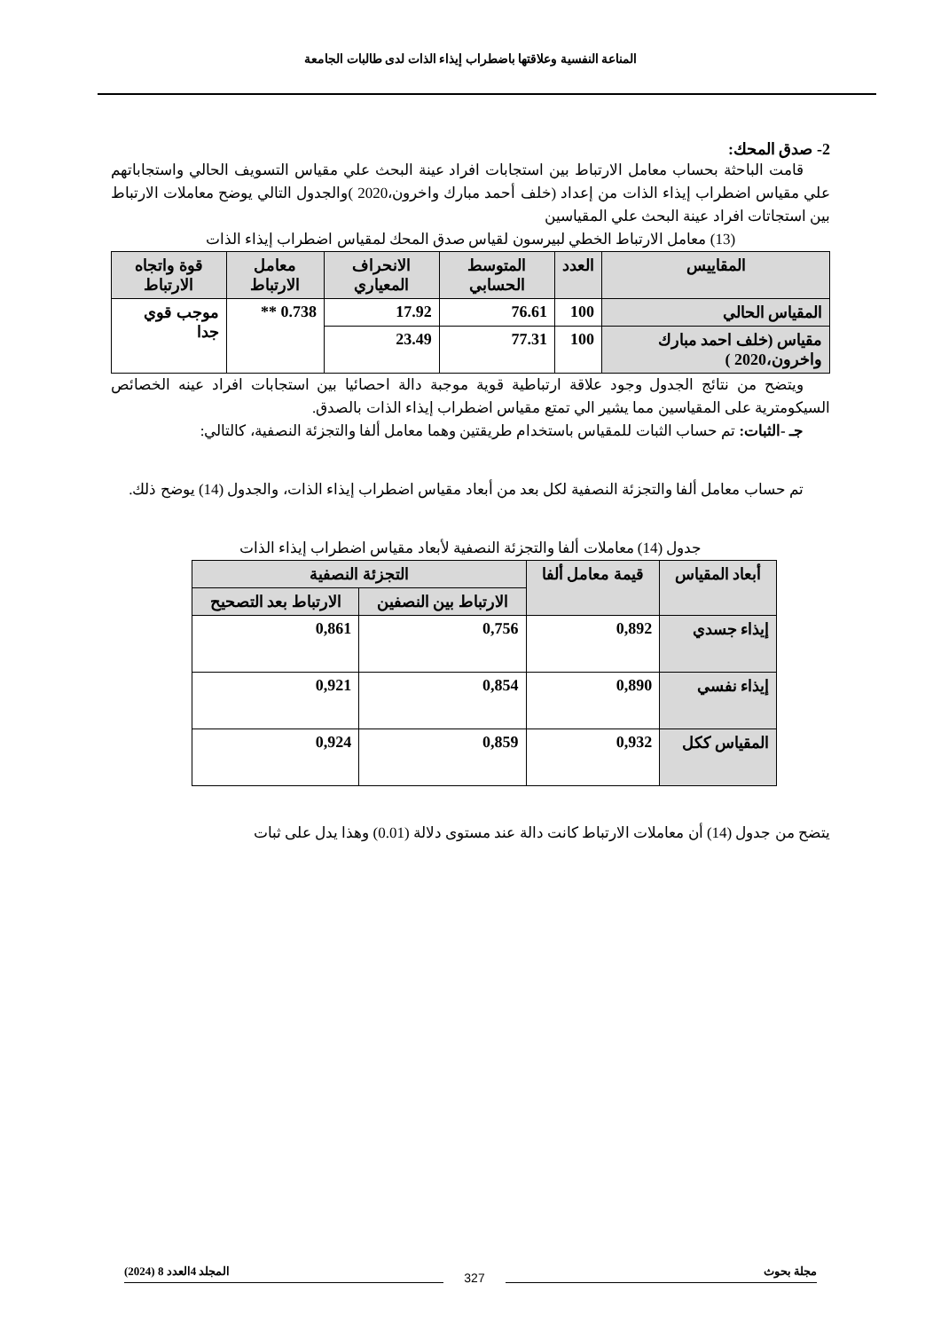المناعة النفسية وعلاقتها باضطراب إيذاء الذات لدى طالبات الجامعة
2- صدق المحك:
قامت الباحثة بحساب معامل الارتباط بين استجابات افراد عينة البحث علي مقياس التسويف الحالي واستجاباتهم علي مقياس اضطراب إيذاء الذات من إعداد (خلف أحمد مبارك واخرون،2020 )والجدول التالي يوضح معاملات الارتباط بين استجاتات افراد عينة البحث علي المقياسين
(13) معامل الارتباط الخطي لبيرسون لقياس صدق المحك لمقياس اضطراب إيذاء الذات
| المقاييس | العدد | المتوسط الحسابي | الانحراف المعياري | معامل الارتباط | قوة واتجاه الارتباط |
| --- | --- | --- | --- | --- | --- |
| المقياس الحالي | 100 | 76.61 | 17.92 | 0.738 ** | موجب قوي جدا |
| مقياس (خلف احمد مبارك واخرون،2020 ) | 100 | 77.31 | 23.49 | | |
ويتضح من نتائج الجدول وجود علاقة ارتباطية قوية موجبة دالة احصائيا بين استجابات افراد عينه الخصائص السيكومترية على المقياسين مما يشير الي تمتع مقياس اضطراب إيذاء الذات بالصدق.
جـ -الثبات: تم حساب الثبات للمقياس باستخدام طريقتين وهما معامل ألفا والتجزئة النصفية، كالتالي:
تم حساب معامل ألفا والتجزئة النصفية لكل بعد من أبعاد مقياس اضطراب إيذاء الذات، والجدول (14) يوضح ذلك.
جدول (14) معاملات ألفا والتجزئة النصفية لأبعاد مقياس اضطراب إيذاء الذات
| أبعاد المقياس | قيمة معامل ألفا | التجزئة النصفية | |
| --- | --- | --- | --- |
| | | الارتباط بين النصفين | الارتباط بعد التصحيح |
| إيذاء جسدي | 0,892 | 0,756 | 0,861 |
| إيذاء نفسي | 0,890 | 0,854 | 0,921 |
| المقياس ككل | 0,932 | 0,859 | 0,924 |
يتضح من جدول (14) أن معاملات الارتباط كانت دالة عند مستوى دلالة (0.01) وهذا يدل على ثبات
مجلة بحوث المجلد 4العدد 8 (2024)
327